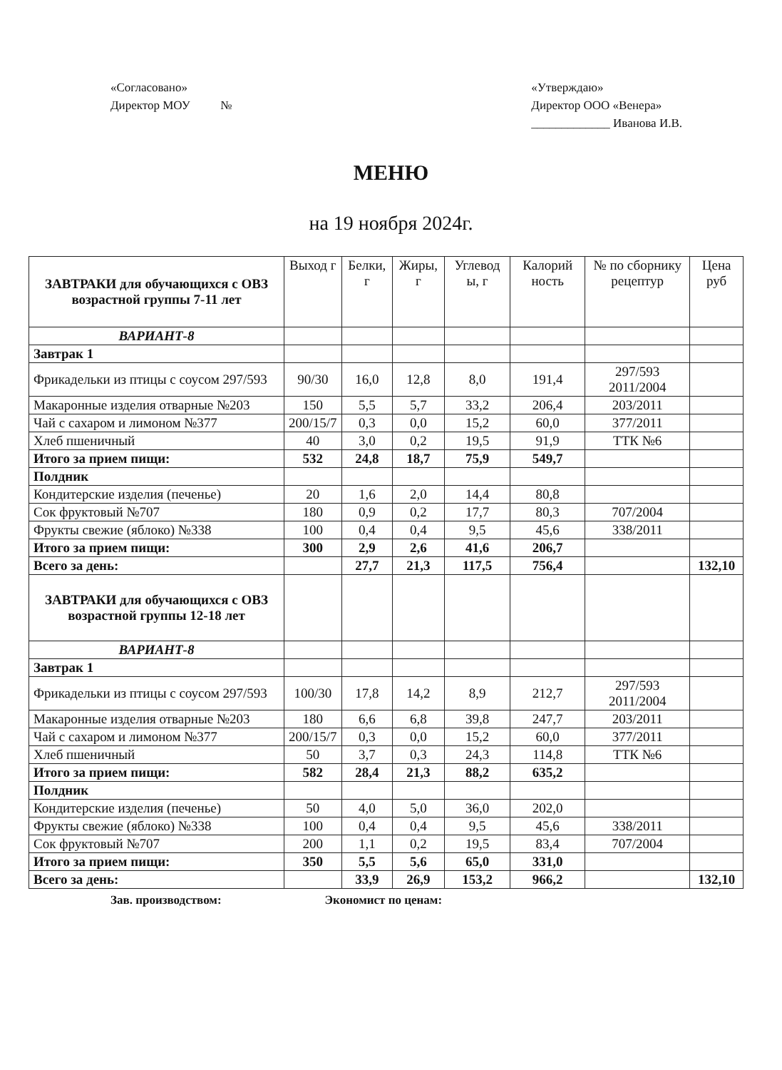«Согласовано»
Директор МОУ №
«Утверждаю»
Директор ООО «Венера»
_____________ Иванова И.В.
МЕНЮ
на 19 ноября 2024г.
| ЗАВТРАКИ для обучающихся с ОВЗ возрастной группы 7-11 лет | Выход г | Белки, г | Жиры, г | Углевод ы, г | Калорий ность | № по сборнику рецептур | Цена руб |
| --- | --- | --- | --- | --- | --- | --- | --- |
| ВАРИАНТ-8 | | | | | | | |
| Завтрак 1 | | | | | | | |
| Фрикадельки из птицы с соусом 297/593 | 90/30 | 16,0 | 12,8 | 8,0 | 191,4 | 297/593 2011/2004 | |
| Макаронные изделия отварные №203 | 150 | 5,5 | 5,7 | 33,2 | 206,4 | 203/2011 | |
| Чай с сахаром и лимоном №377 | 200/15/7 | 0,3 | 0,0 | 15,2 | 60,0 | 377/2011 | |
| Хлеб пшеничный | 40 | 3,0 | 0,2 | 19,5 | 91,9 | ТТК №6 | |
| Итого за прием пищи: | 532 | 24,8 | 18,7 | 75,9 | 549,7 | | |
| Полдник | | | | | | | |
| Кондитерские изделия (печенье) | 20 | 1,6 | 2,0 | 14,4 | 80,8 | | |
| Сок фруктовый №707 | 180 | 0,9 | 0,2 | 17,7 | 80,3 | 707/2004 | |
| Фрукты свежие (яблоко) №338 | 100 | 0,4 | 0,4 | 9,5 | 45,6 | 338/2011 | |
| Итого за прием пищи: | 300 | 2,9 | 2,6 | 41,6 | 206,7 | | |
| Всего за день: | | 27,7 | 21,3 | 117,5 | 756,4 | | 132,10 |
| ЗАВТРАКИ для обучающихся с ОВЗ возрастной группы 12-18 лет | | | | | | | |
| ВАРИАНТ-8 | | | | | | | |
| Завтрак 1 | | | | | | | |
| Фрикадельки из птицы с соусом 297/593 | 100/30 | 17,8 | 14,2 | 8,9 | 212,7 | 297/593 2011/2004 | |
| Макаронные изделия отварные №203 | 180 | 6,6 | 6,8 | 39,8 | 247,7 | 203/2011 | |
| Чай с сахаром и лимоном №377 | 200/15/7 | 0,3 | 0,0 | 15,2 | 60,0 | 377/2011 | |
| Хлеб пшеничный | 50 | 3,7 | 0,3 | 24,3 | 114,8 | ТТК №6 | |
| Итого за прием пищи: | 582 | 28,4 | 21,3 | 88,2 | 635,2 | | |
| Полдник | | | | | | | |
| Кондитерские изделия (печенье) | 50 | 4,0 | 5,0 | 36,0 | 202,0 | | |
| Фрукты свежие (яблоко) №338 | 100 | 0,4 | 0,4 | 9,5 | 45,6 | 338/2011 | |
| Сок фруктовый №707 | 200 | 1,1 | 0,2 | 19,5 | 83,4 | 707/2004 | |
| Итого за прием пищи: | 350 | 5,5 | 5,6 | 65,0 | 331,0 | | |
| Всего за день: | | 33,9 | 26,9 | 153,2 | 966,2 | | 132,10 |
Зав. производством: Экономист по ценам: